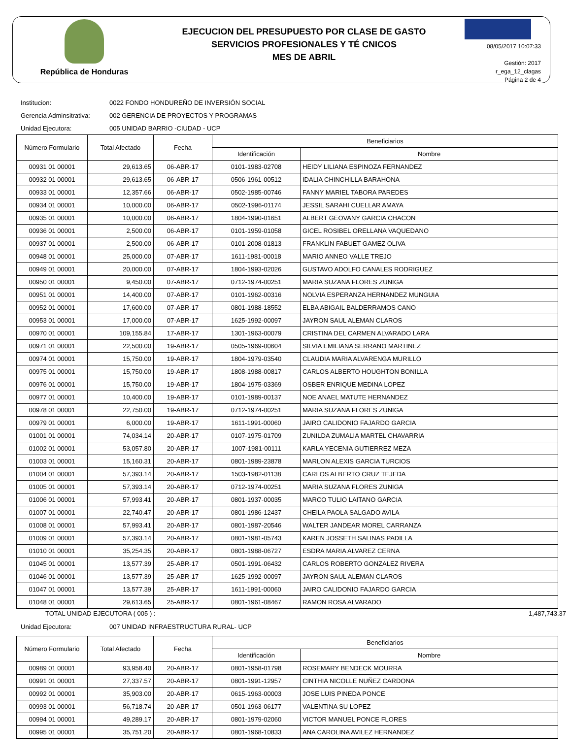República de Honduras
EJECUCION DEL PRESUPUESTO POR CLASE DE GASTO
SERVICIOS PROFESIONALES Y TÉ CNICOS
MES DE ABRIL
08/05/2017 10:07:33
Gestión: 2017
r_ega_12_clagas
Página 2 de 4
Institucion: 0022 FONDO HONDUREÑO DE INVERSIÓN SOCIAL
Gerencia Adminsitrativa: 002 GERENCIA DE PROYECTOS Y PROGRAMAS
Unidad Ejecutora: 005 UNIDAD BARRIO -CIUDAD - UCP
| Número Formulario | Total Afectado | Fecha | Beneficiarios | |
| --- | --- | --- | --- | --- |
| | | | Identificación | Nombre |
| 00931 01 00001 | 29,613.65 | 06-ABR-17 | 0101-1983-02708 | HEIDY LILIANA ESPINOZA FERNANDEZ |
| 00932 01 00001 | 29,613.65 | 06-ABR-17 | 0506-1961-00512 | IDALIA CHINCHILLA BARAHONA |
| 00933 01 00001 | 12,357.66 | 06-ABR-17 | 0502-1985-00746 | FANNY MARIEL TABORA PAREDES |
| 00934 01 00001 | 10,000.00 | 06-ABR-17 | 0502-1996-01174 | JESSIL SARAHI CUELLAR AMAYA |
| 00935 01 00001 | 10,000.00 | 06-ABR-17 | 1804-1990-01651 | ALBERT GEOVANY GARCIA CHACON |
| 00936 01 00001 | 2,500.00 | 06-ABR-17 | 0101-1959-01058 | GICEL ROSIBEL ORELLANA VAQUEDANO |
| 00937 01 00001 | 2,500.00 | 06-ABR-17 | 0101-2008-01813 | FRANKLIN FABUET GAMEZ OLIVA |
| 00948 01 00001 | 25,000.00 | 07-ABR-17 | 1611-1981-00018 | MARIO ANNEO VALLE TREJO |
| 00949 01 00001 | 20,000.00 | 07-ABR-17 | 1804-1993-02026 | GUSTAVO ADOLFO CANALES RODRIGUEZ |
| 00950 01 00001 | 9,450.00 | 07-ABR-17 | 0712-1974-00251 | MARIA SUZANA FLORES ZUNIGA |
| 00951 01 00001 | 14,400.00 | 07-ABR-17 | 0101-1962-00316 | NOLVIA ESPERANZA HERNANDEZ MUNGUIA |
| 00952 01 00001 | 17,600.00 | 07-ABR-17 | 0801-1988-18552 | ELBA ABIGAIL BALDERRAMOS CANO |
| 00953 01 00001 | 17,000.00 | 07-ABR-17 | 1625-1992-00097 | JAYRON SAUL ALEMAN CLAROS |
| 00970 01 00001 | 109,155.84 | 17-ABR-17 | 1301-1963-00079 | CRISTINA DEL CARMEN ALVARADO LARA |
| 00971 01 00001 | 22,500.00 | 19-ABR-17 | 0505-1969-00604 | SILVIA EMILIANA SERRANO MARTINEZ |
| 00974 01 00001 | 15,750.00 | 19-ABR-17 | 1804-1979-03540 | CLAUDIA MARIA ALVARENGA MURILLO |
| 00975 01 00001 | 15,750.00 | 19-ABR-17 | 1808-1988-00817 | CARLOS ALBERTO HOUGHTON BONILLA |
| 00976 01 00001 | 15,750.00 | 19-ABR-17 | 1804-1975-03369 | OSBER ENRIQUE MEDINA LOPEZ |
| 00977 01 00001 | 10,400.00 | 19-ABR-17 | 0101-1989-00137 | NOE ANAEL MATUTE HERNANDEZ |
| 00978 01 00001 | 22,750.00 | 19-ABR-17 | 0712-1974-00251 | MARIA SUZANA FLORES ZUNIGA |
| 00979 01 00001 | 6,000.00 | 19-ABR-17 | 1611-1991-00060 | JAIRO CALIDONIO FAJARDO GARCIA |
| 01001 01 00001 | 74,034.14 | 20-ABR-17 | 0107-1975-01709 | ZUNILDA ZUMALIA MARTEL CHAVARRIA |
| 01002 01 00001 | 53,057.80 | 20-ABR-17 | 1007-1981-00111 | KARLA YECENIA GUTIERREZ MEZA |
| 01003 01 00001 | 15,160.31 | 20-ABR-17 | 0801-1989-23878 | MARLON ALEXIS GARCIA TURCIOS |
| 01004 01 00001 | 57,393.14 | 20-ABR-17 | 1503-1982-01138 | CARLOS ALBERTO CRUZ TEJEDA |
| 01005 01 00001 | 57,393.14 | 20-ABR-17 | 0712-1974-00251 | MARIA SUZANA FLORES ZUNIGA |
| 01006 01 00001 | 57,993.41 | 20-ABR-17 | 0801-1937-00035 | MARCO TULIO LAITANO GARCIA |
| 01007 01 00001 | 22,740.47 | 20-ABR-17 | 0801-1986-12437 | CHEILA PAOLA SALGADO AVILA |
| 01008 01 00001 | 57,993.41 | 20-ABR-17 | 0801-1987-20546 | WALTER JANDEAR MOREL CARRANZA |
| 01009 01 00001 | 57,393.14 | 20-ABR-17 | 0801-1981-05743 | KAREN JOSSETH SALINAS PADILLA |
| 01010 01 00001 | 35,254.35 | 20-ABR-17 | 0801-1988-06727 | ESDRA MARIA ALVAREZ CERNA |
| 01045 01 00001 | 13,577.39 | 25-ABR-17 | 0501-1991-06432 | CARLOS ROBERTO GONZALEZ RIVERA |
| 01046 01 00001 | 13,577.39 | 25-ABR-17 | 1625-1992-00097 | JAYRON SAUL ALEMAN CLAROS |
| 01047 01 00001 | 13,577.39 | 25-ABR-17 | 1611-1991-00060 | JAIRO CALIDONIO FAJARDO GARCIA |
| 01048 01 00001 | 29,613.65 | 25-ABR-17 | 0801-1961-08467 | RAMON ROSA ALVARADO |
TOTAL UNIDAD EJECUTORA ( 005 ) : 1,487,743.37
Unidad Ejecutora: 007 UNIDAD INFRAESTRUCTURA RURAL- UCP
| Número Formulario | Total Afectado | Fecha | Beneficiarios | |
| --- | --- | --- | --- | --- |
| | | | Identificación | Nombre |
| 00989 01 00001 | 93,958.40 | 20-ABR-17 | 0801-1958-01798 | ROSEMARY BENDECK MOURRA |
| 00991 01 00001 | 27,337.57 | 20-ABR-17 | 0801-1991-12957 | CINTHIA NICOLLE NUÑEZ CARDONA |
| 00992 01 00001 | 35,903.00 | 20-ABR-17 | 0615-1963-00003 | JOSE LUIS PINEDA PONCE |
| 00993 01 00001 | 56,718.74 | 20-ABR-17 | 0501-1963-06177 | VALENTINA SU LOPEZ |
| 00994 01 00001 | 49,289.17 | 20-ABR-17 | 0801-1979-02060 | VICTOR MANUEL PONCE FLORES |
| 00995 01 00001 | 35,751.20 | 20-ABR-17 | 0801-1968-10833 | ANA CAROLINA AVILEZ HERNANDEZ |